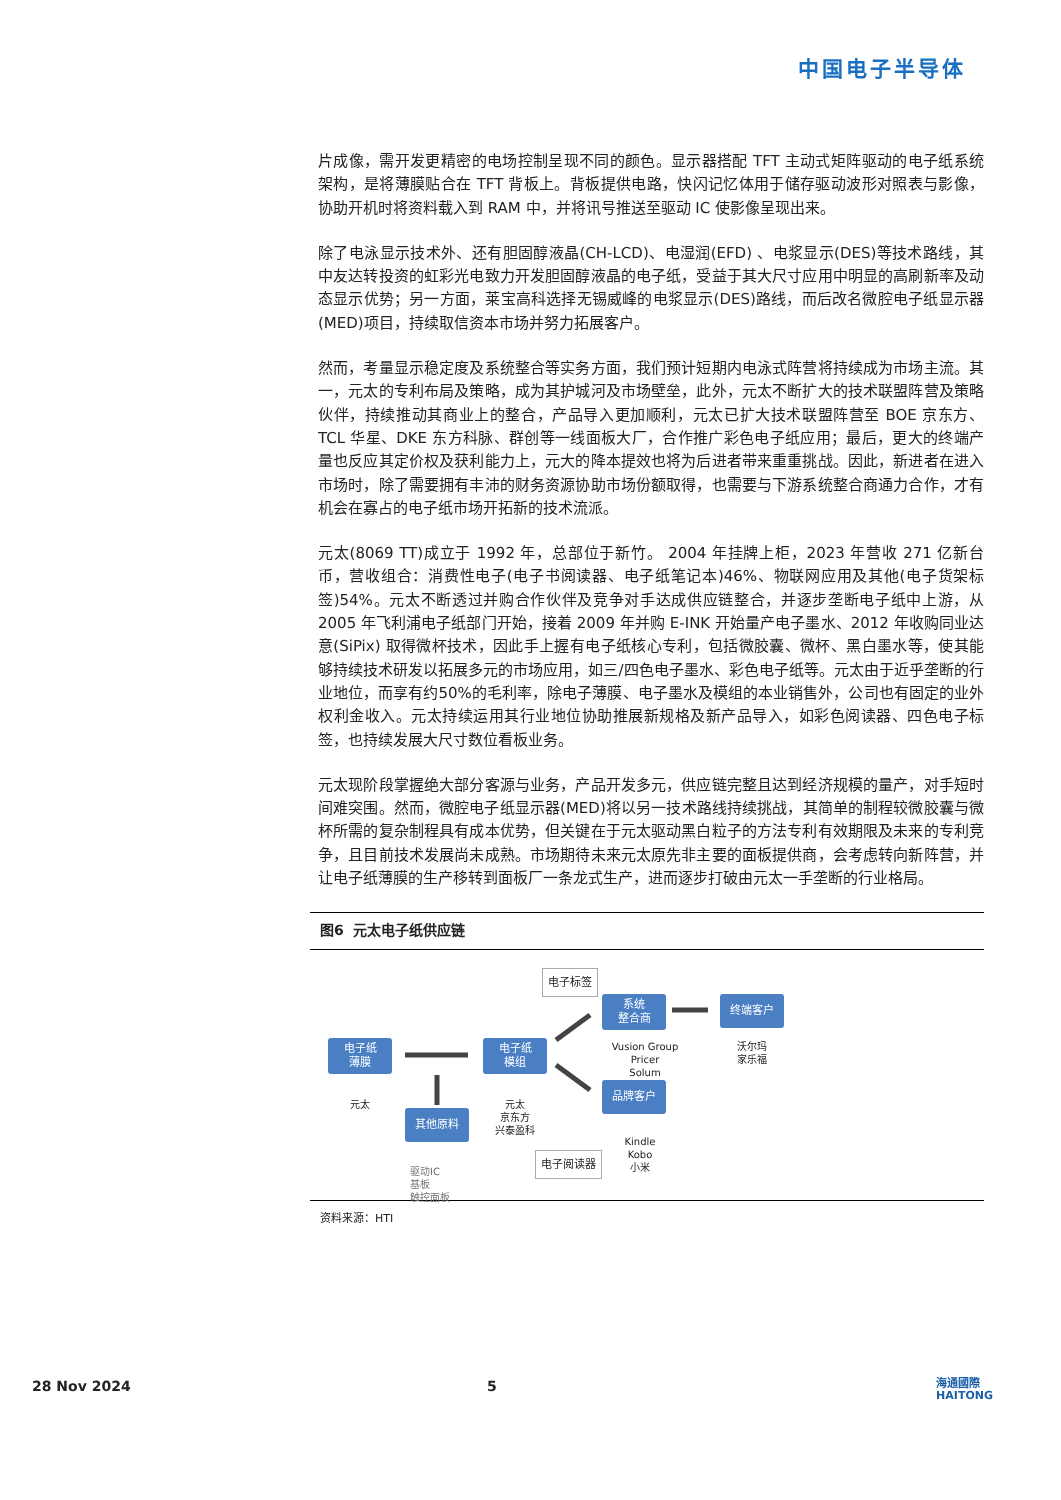中国电子半导体
片成像，需开发更精密的电场控制呈现不同的颜色。显示器搭配 TFT 主动式矩阵驱动的电子纸系统架构，是将薄膜贴合在 TFT 背板上。背板提供电路，快闪记忆体用于储存驱动波形对照表与影像，协助开机时将资料载入到 RAM 中，并将讯号推送至驱动 IC 使影像呈现出来。
除了电泳显示技术外、还有胆固醇液晶(CH-LCD)、电湿润(EFD) 、电浆显示(DES)等技术路线，其中友达转投资的虹彩光电致力开发胆固醇液晶的电子纸，受益于其大尺寸应用中明显的高刷新率及动态显示优势；另一方面，莱宝高科选择无锡威峰的电浆显示(DES)路线，而后改名微腔电子纸显示器(MED)项目，持续取信资本市场并努力拓展客户。
然而，考量显示稳定度及系统整合等实务方面，我们预计短期内电泳式阵营将持续成为市场主流。其一，元太的专利布局及策略，成为其护城河及市场壁垒，此外，元太不断扩大的技术联盟阵营及策略伙伴，持续推动其商业上的整合，产品导入更加顺利，元太已扩大技术联盟阵营至 BOE 京东方、TCL 华星、DKE 东方科脉、群创等一线面板大厂，合作推广彩色电子纸应用；最后，更大的终端产量也反应其定价权及获利能力上，元大的降本提效也将为后进者带来重重挑战。因此，新进者在进入市场时，除了需要拥有丰沛的财务资源协助市场份额取得，也需要与下游系统整合商通力合作，才有机会在寡占的电子纸市场开拓新的技术流派。
元太(8069 TT)成立于 1992 年，总部位于新竹。 2004 年挂牌上柜，2023 年营收 271 亿新台币，营收组合：消费性电子(电子书阅读器、电子纸笔记本)46%、物联网应用及其他(电子货架标签)54%。元太不断透过并购合作伙伴及竞争对手达成供应链整合，并逐步垄断电子纸中上游，从 2005 年飞利浦电子纸部门开始，接着 2009 年并购 E-INK 开始量产电子墨水、2012 年收购同业达意(SiPix) 取得微杯技术，因此手上握有电子纸核心专利，包括微胶囊、微杯、黑白墨水等，使其能够持续技术研发以拓展多元的市场应用，如三/四色电子墨水、彩色电子纸等。元太由于近乎垄断的行业地位，而享有约50%的毛利率，除电子薄膜、电子墨水及模组的本业销售外，公司也有固定的业外权利金收入。元太持续运用其行业地位协助推展新规格及新产品导入，如彩色阅读器、四色电子标签，也持续发展大尺寸数位看板业务。
元太现阶段掌握绝大部分客源与业务，产品开发多元，供应链完整且达到经济规模的量产，对手短时间难突围。然而，微腔电子纸显示器(MED)将以另一技术路线持续挑战，其简单的制程较微胶囊与微杯所需的复杂制程具有成本优势，但关键在于元太驱动黑白粒子的方法专利有效期限及未来的专利竞争，且目前技术发展尚未成熟。市场期待未来元太原先非主要的面板提供商，会考虑转向新阵营，并让电子纸薄膜的生产移转到面板厂一条龙式生产，进而逐步打破由元太一手垄断的行业格局。
图6 元太电子纸供应链
电子标签
系统
整合商
终端客户
电子纸
薄膜
电子纸
模组
Vusion Group
Pricer
Solum
沃尔玛
家乐福
元太
元太
京东方
兴泰盈科
品牌客户
其他原料
电子阅读器
Kindle
Kobo
小米
驱动IC
基板
触控面板
资料来源：HTI
28 Nov 2024 5
海通國際
HAITONG